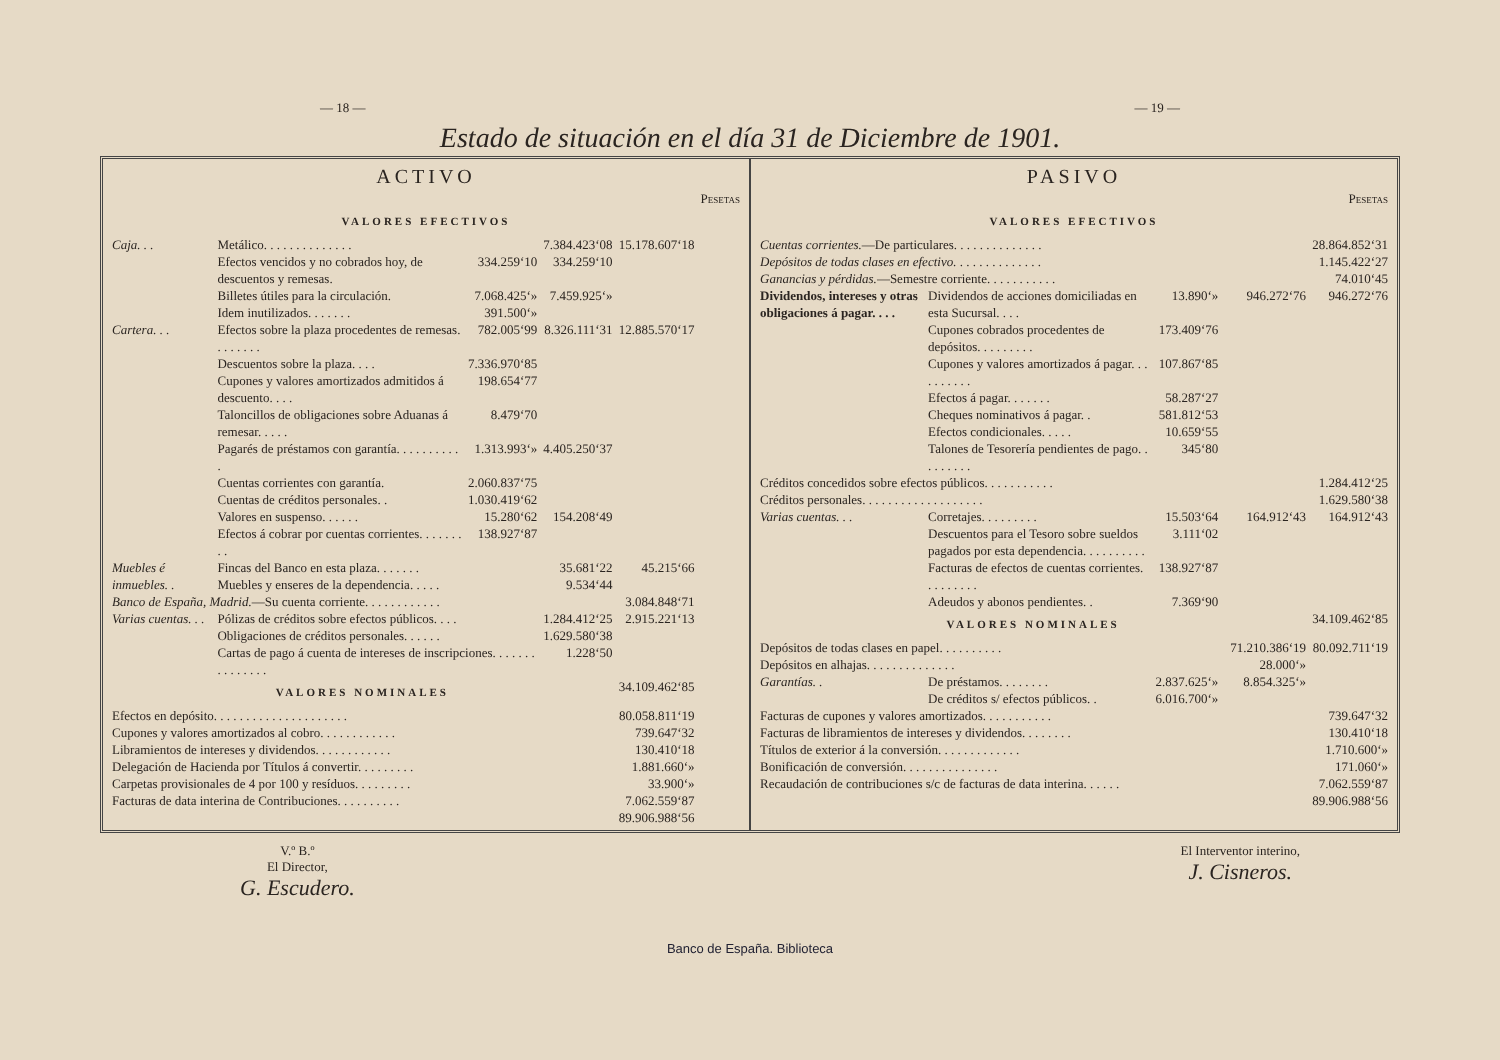— 18 — — 19 —
Estado de situación en el día 31 de Diciembre de 1901.
ACTIVO
| | | | | | Pesetas |
| --- | --- | --- | --- | --- | --- |
| VALORES EFECTIVOS | | | | | |
| Caja. . . | Metálico. . . . . . . . . . . . . . | | 7.384.423‘08 | 15.178.607‘18 | |
| | Efectos vencidos y no cobrados hoy, de descuentos y remesas. | 334.259‘10 | 334.259‘10 | | |
| | Billetes útiles para la circulación. | 7.068.425‘» | 7.459.925‘» | | |
| | Idem inutilizados. . . . . . . | 391.500‘» | | | |
| Cartera. . . | Efectos sobre la plaza procedentes de remesas. . . . . . . . | 782.005‘99 | 8.326.111‘31 | 12.885.570‘17 | |
| | Descuentos sobre la plaza. . . . | 7.336.970‘85 | | | |
| | Cupones y valores amortizados admitidos á descuento. . . . | 198.654‘77 | | | |
| | Taloncillos de obligaciones sobre Aduanas á remesar. . . . . | 8.479‘70 | | | |
| | Pagarés de préstamos con garantía. . . . . . . . . . . | 1.313.993‘» | 4.405.250‘37 | | |
| | Cuentas corrientes con garantía. | 2.060.837‘75 | | | |
| | Cuentas de créditos personales. . | 1.030.419‘62 | | | |
| | Valores en suspenso. . . . . . | 15.280‘62 | 154.208‘49 | | |
| | Efectos á cobrar por cuentas corrientes. . . . . . . . . | 138.927‘87 | | | |
| Muebles é inmuebles. . | Fincas del Banco en esta plaza. . . . . . . | | 35.681‘22 | 45.215‘66 | |
| | Muebles y enseres de la dependencia. . . . . | | 9.534‘44 | | |
| Banco de España, Madrid. —Su cuenta corriente. . . . . . . . . . . . | | | | 3.084.848‘71 | |
| Varias cuentas. . . | Pólizas de créditos sobre efectos públicos. . . . | | 1.284.412‘25 | 2.915.221‘13 | |
| | Obligaciones de créditos personales. . . . . . | | 1.629.580‘38 | | |
| | Cartas de pago á cuenta de intereses de inscripciones. . . . . . . . . . . . . . . | | 1.228‘50 | | |
| VALORES NOMINALES | | | | 34.109.462‘85 | |
| Efectos en depósito. . . . . . . . . . . . . . . . . . . . . | | | | 80.058.811‘19 | |
| Cupones y valores amortizados al cobro. . . . . . . . . . . . | | | | 739.647‘32 | |
| Libramientos de intereses y dividendos. . . . . . . . . . . . | | | | 130.410‘18 | |
| Delegación de Hacienda por Títulos á convertir. . . . . . . . . | | | | 1.881.660‘» | |
| Carpetas provisionales de 4 por 100 y resíduos. . . . . . . . . | | | | 33.900‘» | |
| Facturas de data interina de Contribuciones. . . . . . . . . . | | | | 7.062.559‘87 | |
| | | | | 89.906.988‘56 | |
PASIVO
| | | | | | Pesetas |
| --- | --- | --- | --- | --- | --- |
| VALORES EFECTIVOS | | | | | |
| Cuentas corrientes. —De particulares. . . . . . . . . . . . . . | | | | | 28.864.852‘31 |
| Depósitos de todas clases en efectivo. . . . . . . . . . . . . . | | | | | 1.145.422‘27 |
| Ganancias y pérdidas. —Semestre corriente. . . . . . . . . . . | | | | | 74.010‘45 |
| Dividendos, intereses y otras obligaciones á pagar. . . . | Dividendos de acciones domiciliadas en esta Sucursal. . . . | 13.890‘» | | 946.272‘76 | 946.272‘76 |
| | Cupones cobrados procedentes de depósitos. . . . . . . . . | 173.409‘76 | | | |
| | Cupones y valores amortizados á pagar. . . . . . . . . . | 107.867‘85 | | | |
| | Efectos á pagar. . . . . . . | 58.287‘27 | | | |
| | Cheques nominativos á pagar. . | 581.812‘53 | | | |
| | Efectos condicionales. . . . . | 10.659‘55 | | | |
| | Talones de Tesorería pendientes de pago. . . . . . . . . | 345‘80 | | | |
| Créditos concedidos sobre efectos públicos. . . . . . . . . . . | | | | | 1.284.412‘25 |
| Créditos personales. . . . . . . . . . . . . . . . . . . | | | | | 1.629.580‘38 |
| Varias cuentas. . . | Corretajes. . . . . . . . . | 15.503‘64 | | 164.912‘43 | 164.912‘43 |
| | Descuentos para el Tesoro sobre sueldos pagados por esta dependencia. . . . . . . . . . | 3.111‘02 | | | |
| | Facturas de efectos de cuentas corrientes. . . . . . . . . | 138.927‘87 | | | |
| | Adeudos y abonos pendientes. . | 7.369‘90 | | | |
| VALORES NOMINALES | | | | | 34.109.462‘85 |
| Depósitos de todas clases en papel. . . . . . . . . . | | | | 71.210.386‘19 | 80.092.711‘19 |
| Depósitos en alhajas. . . . . . . . . . . . . . | | | | 28.000‘» | |
| Garantías. . | De préstamos. . . . . . . . | 2.837.625‘» | | 8.854.325‘» | |
| | De créditos s/ efectos públicos. . | 6.016.700‘» | | | |
| Facturas de cupones y valores amortizados. . . . . . . . . . . | | | | | 739.647‘32 |
| Facturas de libramientos de intereses y dividendos. . . . . . . . | | | | | 130.410‘18 |
| Títulos de exterior á la conversión. . . . . . . . . . . . . | | | | | 1.710.600‘» |
| Bonificación de conversión. . . . . . . . . . . . . . . | | | | | 171.060‘» |
| Recaudación de contribuciones s/c de facturas de data interina. . . . . . | | | | | 7.062.559‘87 |
| | | | | | 89.906.988‘56 |
V.º B.º
El Director,
G. Escudero.
El Interventor interino,
J. Cisneros.
Banco de España. Biblioteca